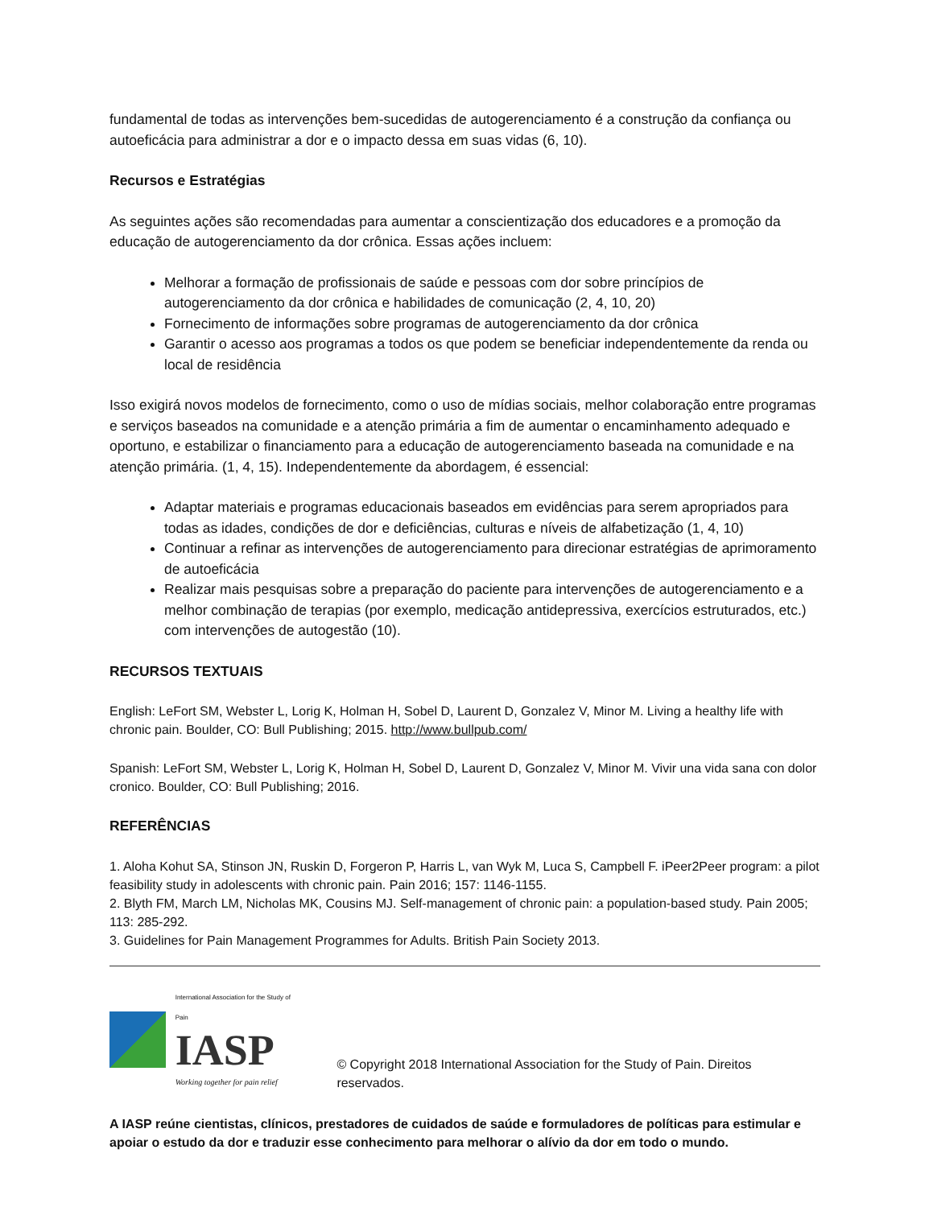fundamental de todas as intervenções bem-sucedidas de autogerenciamento é a construção da confiança ou autoeficácia para administrar a dor e o impacto dessa em suas vidas (6, 10).
Recursos e Estratégias
As seguintes ações são recomendadas para aumentar a conscientização dos educadores e a promoção da educação de autogerenciamento da dor crônica. Essas ações incluem:
Melhorar a formação de profissionais de saúde e pessoas com dor sobre princípios de autogerenciamento da dor crônica e habilidades de comunicação (2, 4, 10, 20)
Fornecimento de informações sobre programas de autogerenciamento da dor crônica
Garantir o acesso aos programas a todos os que podem se beneficiar independentemente da renda ou local de residência
Isso exigirá novos modelos de fornecimento, como o uso de mídias sociais, melhor colaboração entre programas e serviços baseados na comunidade e a atenção primária a fim de aumentar o encaminhamento adequado e oportuno, e estabilizar o financiamento para a educação de autogerenciamento baseada na comunidade e na atenção primária. (1, 4, 15). Independentemente da abordagem, é essencial:
Adaptar materiais e programas educacionais baseados em evidências para serem apropriados para todas as idades, condições de dor e deficiências, culturas e níveis de alfabetização (1, 4, 10)
Continuar a refinar as intervenções de autogerenciamento para direcionar estratégias de aprimoramento de autoeficácia
Realizar mais pesquisas sobre a preparação do paciente para intervenções de autogerenciamento e a melhor combinação de terapias (por exemplo, medicação antidepressiva, exercícios estruturados, etc.) com intervenções de autogestão (10).
RECURSOS TEXTUAIS
English: LeFort SM, Webster L, Lorig K, Holman H, Sobel D, Laurent D, Gonzalez V, Minor M. Living a healthy life with chronic pain. Boulder, CO: Bull Publishing; 2015. http://www.bullpub.com/
Spanish: LeFort SM, Webster L, Lorig K, Holman H, Sobel D, Laurent D, Gonzalez V, Minor M. Vivir una vida sana con dolor cronico. Boulder, CO: Bull Publishing; 2016.
REFERÊNCIAS
1. Aloha Kohut SA, Stinson JN, Ruskin D, Forgeron P, Harris L, van Wyk M, Luca S, Campbell F. iPeer2Peer program: a pilot feasibility study in adolescents with chronic pain. Pain 2016; 157: 1146-1155.
2. Blyth FM, March LM, Nicholas MK, Cousins MJ. Self-management of chronic pain: a population-based study. Pain 2005; 113: 285-292.
3. Guidelines for Pain Management Programmes for Adults. British Pain Society 2013.
International Association for the Study of Pain
IASP
Working together for pain relief
© Copyright 2018 International Association for the Study of Pain. Direitos reservados.
A IASP reúne cientistas, clínicos, prestadores de cuidados de saúde e formuladores de políticas para estimular e apoiar o estudo da dor e traduzir esse conhecimento para melhorar o alívio da dor em todo o mundo.